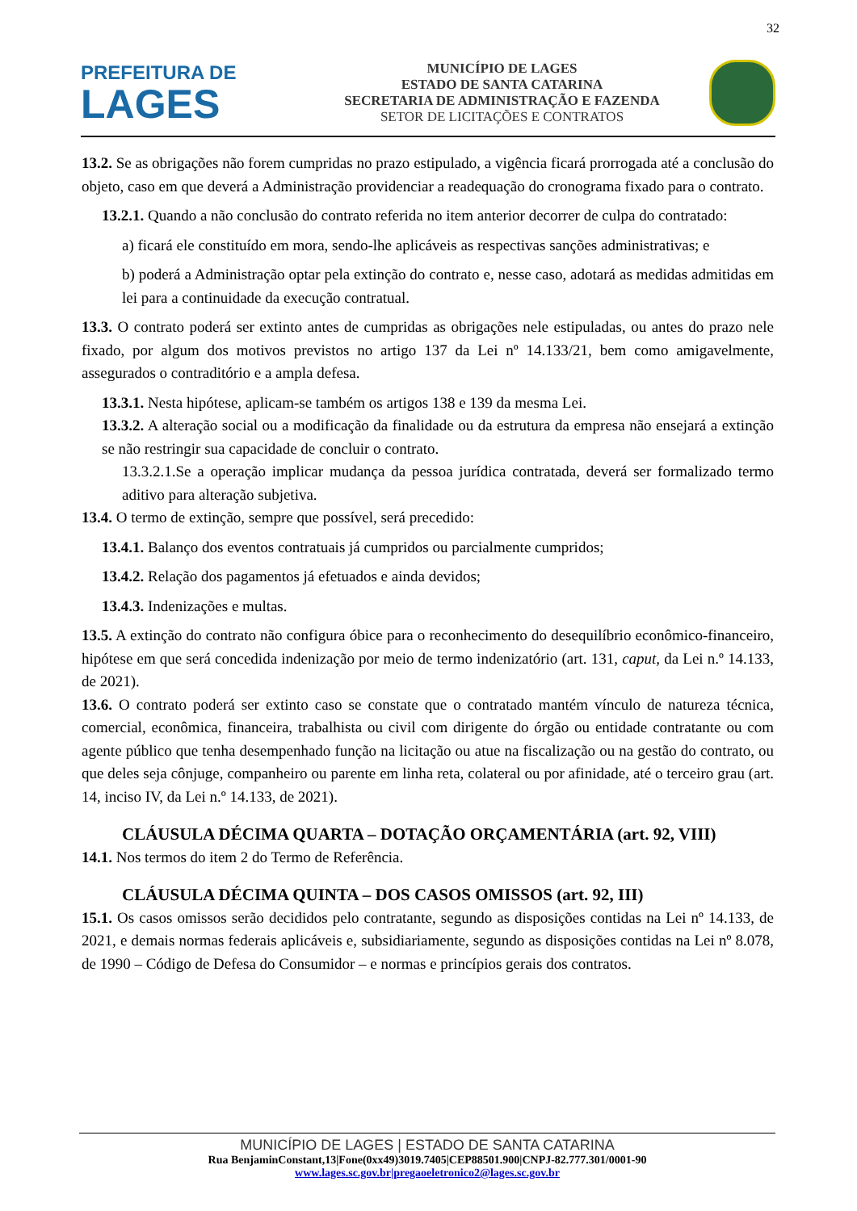32
PREFEITURA DE
LAGES
MUNICÍPIO DE LAGES
ESTADO DE SANTA CATARINA
SECRETARIA DE ADMINISTRAÇÃO E FAZENDA
SETOR DE LICITAÇÕES E CONTRATOS
13.2. Se as obrigações não forem cumpridas no prazo estipulado, a vigência ficará prorrogada até a conclusão do objeto, caso em que deverá a Administração providenciar a readequação do cronograma fixado para o contrato.
13.2.1. Quando a não conclusão do contrato referida no item anterior decorrer de culpa do contratado:
a) ficará ele constituído em mora, sendo-lhe aplicáveis as respectivas sanções administrativas; e
b) poderá a Administração optar pela extinção do contrato e, nesse caso, adotará as medidas admitidas em lei para a continuidade da execução contratual.
13.3. O contrato poderá ser extinto antes de cumpridas as obrigações nele estipuladas, ou antes do prazo nele fixado, por algum dos motivos previstos no artigo 137 da Lei nº 14.133/21, bem como amigavelmente, assegurados o contraditório e a ampla defesa.
13.3.1. Nesta hipótese, aplicam-se também os artigos 138 e 139 da mesma Lei.
13.3.2. A alteração social ou a modificação da finalidade ou da estrutura da empresa não ensejará a extinção se não restringir sua capacidade de concluir o contrato.
13.3.2.1.Se a operação implicar mudança da pessoa jurídica contratada, deverá ser formalizado termo aditivo para alteração subjetiva.
13.4. O termo de extinção, sempre que possível, será precedido:
13.4.1. Balanço dos eventos contratuais já cumpridos ou parcialmente cumpridos;
13.4.2. Relação dos pagamentos já efetuados e ainda devidos;
13.4.3. Indenizações e multas.
13.5. A extinção do contrato não configura óbice para o reconhecimento do desequilíbrio econômico-financeiro, hipótese em que será concedida indenização por meio de termo indenizatório (art. 131, caput, da Lei n.º 14.133, de 2021).
13.6. O contrato poderá ser extinto caso se constate que o contratado mantém vínculo de natureza técnica, comercial, econômica, financeira, trabalhista ou civil com dirigente do órgão ou entidade contratante ou com agente público que tenha desempenhado função na licitação ou atue na fiscalização ou na gestão do contrato, ou que deles seja cônjuge, companheiro ou parente em linha reta, colateral ou por afinidade, até o terceiro grau (art. 14, inciso IV, da Lei n.º 14.133, de 2021).
CLÁUSULA DÉCIMA QUARTA – DOTAÇÃO ORÇAMENTÁRIA (art. 92, VIII)
14.1. Nos termos do item 2 do Termo de Referência.
CLÁUSULA DÉCIMA QUINTA – DOS CASOS OMISSOS (art. 92, III)
15.1. Os casos omissos serão decididos pelo contratante, segundo as disposições contidas na Lei nº 14.133, de 2021, e demais normas federais aplicáveis e, subsidiariamente, segundo as disposições contidas na Lei nº 8.078, de 1990 – Código de Defesa do Consumidor – e normas e princípios gerais dos contratos.
MUNICÍPIO DE LAGES | ESTADO DE SANTA CATARINA
Rua BenjaminConstant,13|Fone(0xx49)3019.7405|CEP88501.900|CNPJ-82.777.301/0001-90
www.lages.sc.gov.br|pregaoeletronico2@lages.sc.gov.br